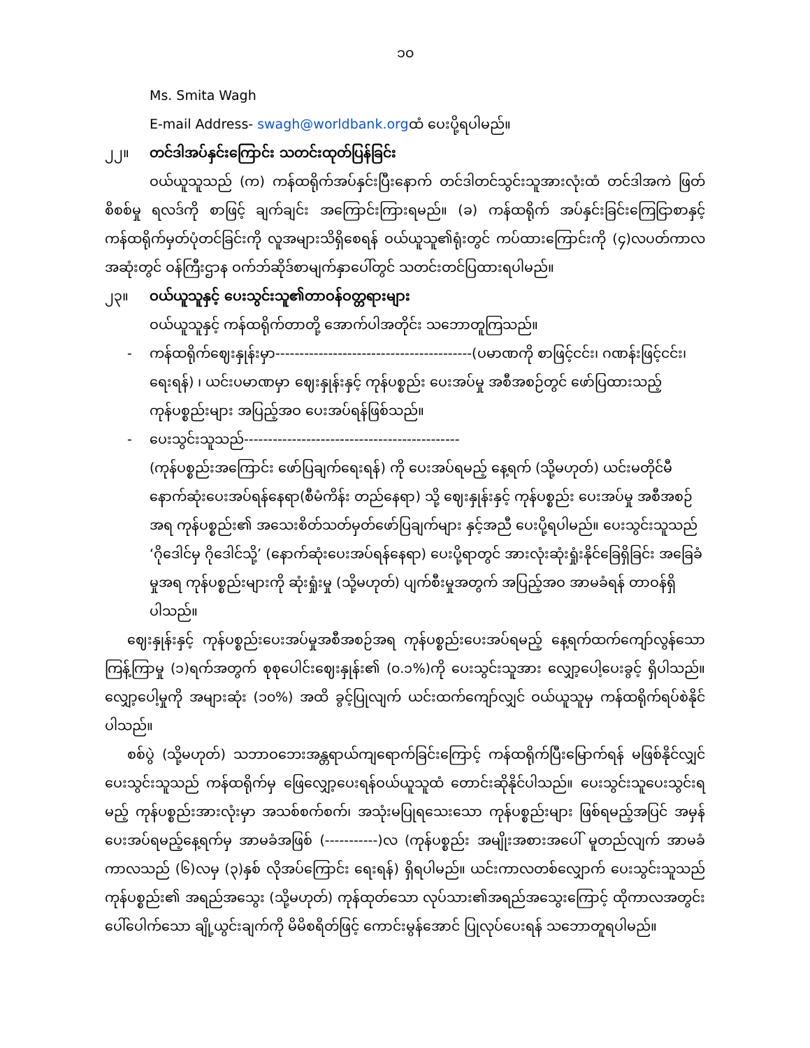၁၀
Ms. Smita Wagh
E-mail Address- swagh@worldbank.orgထံ ပေးပို့ရပါမည်။
၂၂။ တင်ဒါအပ်နှင်းကြောင်း သတင်းထုတ်ပြန်ခြင်း
ဝယ်ယူသူသည် (က) ကန်ထရိုက်အပ်နှင်းပြီးနောက် တင်ဒါတင်သွင်းသူအားလုံးထံ တင်ဒါအကဲ ဖြတ်စိစစ်မှု ရလဒ်ကို စာဖြင့် ချက်ချင်း အကြောင်းကြားရမည်။ (ခ) ကန်ထရိုက် အပ်နှင်းခြင်းကြေငြာစာနှင့် ကန်ထရိုက်မှတ်ပုံတင်ခြင်းကို လူအများသိရှိစေရန် ဝယ်ယူသူ၏ရုံးတွင် ကပ်ထားကြောင်းကို (၄)လပတ်ကာလအဆုံးတွင် ဝန်ကြီးဌာန ဝက်ဘ်ဆိုဒ်စာမျက်နှာပေါ်တွင် သတင်းတင်ပြထားရပါမည်။
၂၃။ ဝယ်ယူသူနှင့် ပေးသွင်းသူ၏တာဝန်ဝတ္တရားများ
ဝယ်ယူသူနှင့် ကန်ထရိုက်တာတို့ အောက်ပါအတိုင်း သဘောတူကြသည်။
- ကန်ထရိုက်ဈေးနှုန်းမှာ-----------------------------------------(ပမာဏကို စာဖြင့်ငင်း၊ ဂဏန်းဖြင့်ငင်း၊ ရေးရန်) ၊ ယင်းပမာဏမှာ ဈေးနှုန်းနှင့် ကုန်ပစ္စည်း ပေးအပ်မှု အစီအစဉ်တွင် ဖော်ပြထားသည့် ကုန်ပစ္စည်းများ အပြည့်အဝ ပေးအပ်ရန်ဖြစ်သည်။
- ပေးသွင်းသူသည်---------------------------------------------
(ကုန်ပစ္စည်းအကြောင်း ဖော်ပြချက်ရေးရန်) ကို ပေးအပ်ရမည့် နေ့ရက် (သို့မဟုတ်) ယင်းမတိုင်မီ နောက်ဆုံးပေးအပ်ရန်နေရာ(စီမံကိန်း တည်နေရာ) သို့ ဈေးနှုန်းနှင့် ကုန်ပစ္စည်း ပေးအပ်မှု အစီအစဉ်အရ ကုန်ပစ္စည်း၏ အသေးစိတ်သတ်မှတ်ဖော်ပြချက်များ နှင့်အညီ ပေးပို့ရပါမည်။ ပေးသွင်းသူသည် ‘ဂိုဒေါင်မှ ဂိုဒေါင်သို့’ (နောက်ဆုံးပေးအပ်ရန်နေရာ) ပေးပို့ရာတွင် အားလုံးဆုံးရှုံးနိုင်ခြေရှိခြင်း အခြေခံမှုအရ ကုန်ပစ္စည်းများကို ဆုံးရှုံးမှု (သို့မဟုတ်) ပျက်စီးမှုအတွက် အပြည့်အဝ အာမခံရန် တာဝန်ရှိပါသည်။
ဈေးနှုန်းနှင့် ကုန်ပစ္စည်းပေးအပ်မှုအစီအစဉ်အရ ကုန်ပစ္စည်းပေးအပ်ရမည့် နေ့ရက်ထက်ကျော်လွန်သောကြန့်ကြာမှု (၁)ရက်အတွက် စုစုပေါင်းဈေးနှုန်း၏ (၀.၁%)ကို ပေးသွင်းသူအား လျှော့ပေါ့ပေးခွင့် ရှိပါသည်။ လျှော့ပေါ့မှုကို အများဆုံး (၁၀%) အထိ ခွင့်ပြုလျက် ယင်းထက်ကျော်လျှင် ဝယ်ယူသူမှ ကန်ထရိုက်ရပ်စဲနိုင်ပါသည်။
စစ်ပွဲ (သို့မဟုတ်) သဘာဝဘေးအန္တရာယ်ကျရောက်ခြင်းကြောင့် ကန်ထရိုက်ပြီးမြောက်ရန် မဖြစ်နိုင်လျှင် ပေးသွင်းသူသည် ကန်ထရိုက်မှ ဖြေလျှော့ပေးရန်ဝယ်ယူသူထံ တောင်းဆိုနိုင်ပါသည်။ ပေးသွင်းသူပေးသွင်းရမည့် ကုန်ပစ္စည်းအားလုံးမှာ အသစ်စက်စက်၊ အသုံးမပြုရသေးသော ကုန်ပစ္စည်းများ ဖြစ်ရမည့်အပြင် အမှန်ပေးအပ်ရမည့်နေ့ရက်မှ အာမခံအဖြစ် (-----------)လ (ကုန်ပစ္စည်း အမျိုးအစားအပေါ် မူတည်လျက် အာမခံကာလသည် (၆)လမှ (၃)နှစ် လိုအပ်ကြောင်း ရေးရန်) ရှိရပါမည်။ ယင်းကာလတစ်လျှောက် ပေးသွင်းသူသည် ကုန်ပစ္စည်း၏ အရည်အသွေး (သို့မဟုတ်) ကုန်ထုတ်သော လုပ်သား၏အရည်အသွေးကြောင့် ထိုကာလအတွင်းပေါ်ပေါက်သော ချို့ယွင်းချက်ကို မိမိစရိတ်ဖြင့် ကောင်းမွန်အောင် ပြုလုပ်ပေးရန် သဘောတူရပါမည်။